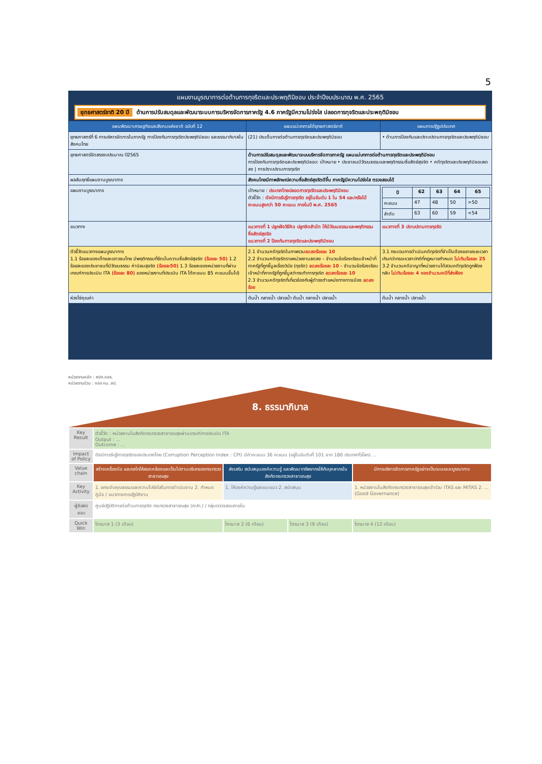5
แผนงานบูรณาการต่อต้านการทุจริตและประพฤติมิชอบ ประจำปีงบประมาณ พ.ศ. 2565
ยุทธศาสตร์ชาติ 20 ปี ด้านการปรับสมดุลและพัฒนาระบบการบริหารจัดการภาครัฐ 4.6 ภาครัฐมีความโปร่งใส ปลอดการทุจริตและประพฤติมิชอบ
| แผนพัฒนาเศรษฐกิจและสังคมแห่งชาติ ฉบับที่ 12 | แผนแม่บทภายใต้ยุทธศาสตร์ชาติ | แผนการปฏิรูปประเทศ |
| --- | --- | --- |
| ยุทธศาสตร์ที่ 6 การบริหารจัดการในภาครัฐ การป้องกันการทุจริตประพฤติมิชอบ และธรรมาภิบาลในสังคมไทย | (21) ประเด็นการต่อต้านการทุจริตและประพฤติมิชอบ | • ด้านการป้องกันและปราบปรามการทุจริตและประพฤติมิชอบ |
| ยุทธศาสตร์จัดสรรงบประมาณ ปี2565 | ด้านการปรับสมดุลและพัฒนาระบบบริหารจัดการภาครัฐ แผนแม่บทการต่อต้านการทุจริตและประพฤติมิชอบ การป้องกันการทุจริตและประพฤติมิชอบ: เป้าหมาย • ประชาชนมีวัฒนธรรมและพฤติกรรมซื่อสัตย์สุจริต • คดีทุจริตและประพฤติมิชอบลดลง / การปราบปรามการทุจริต | |
| ผลสัมฤทธิ์แผนงานบูรณาการ | สังคมไทยมีภาพลักษณ์ความซื่อสัตย์สุจริตดีขึ้น ภาครัฐมีความโปร่งใส ตรวจสอบได้ | |
| แผนงานบูรณาการ | เป้าหมาย : ประเทศไทยปลอดการทุจริตและประพฤติมิชอบ ตัวชี้วัด : ดัชนีการรับรู้การทุจริต อยู่ในอันดับ 1 ใน 54 และ/หรือได้คะแนนสูงกว่า 50 คะแนน ภายในปี พ.ศ. 2565 | / ปี / 62 / 63 / 64 / 65 / / --- / --- / --- / --- / --- / / คะแนน / 47 / 48 / 50 / >50 / / ลำดับ / 63 / 60 / 59 / <54 / |
| แนวทาง | แนวทางที่ 1 ปลูกฝังวิธีคิด ปลูกจิตสำนึก ให้มีวัฒนธรรมและพฤติกรรมซื่อสัตย์สุจริต แนวทางที่ 2 ป้องกันการทุจริตและประพฤติมิชอบ | แนวทางที่ 3 ปราบปรามการทุจริต |
| ตัวชี้วัดแนวทางแผนบูรณาการ 1.1 ร้อยละของเด็กและเยาวชนไทย มีพฤติกรรมที่ยึดมั่นความซื่อสัตย์สุจริต (ร้อยละ 50) 1.2 ร้อยละของประชาชนที่มีวัฒนธรรม ค่านิยมสุจริต (ร้อยละ50) 1.3 ร้อยละของหน่วยงานที่ผ่านเกณฑ์การประเมิน ITA (ร้อยละ 80) ของหน่วยงานที่ประเมิน ITA ได้คะแนน 85 คะแนนขึ้นไป) | 2.1 จำนวนคดีทุจริตในภาพรวม ลดลงร้อยละ 10 2.2 จำนวนคดีทุจริตรายหน่วยงานลดลง – จำนวนข้อร้องเรียนเจ้าหน้าที่ภาครัฐที่ถูกชี้มูลเรื่องวินัย (ทุจริต) ลดลงร้อยละ 10 – จำนวนข้อร้องเรียนเจ้าหน้าที่ภาครัฐที่ถูกชี้มูลว่ากระทำการทุจริต ลดลงร้อยละ 10 2.3 จำนวนคดีทุจริตที่เกี่ยวข้องกับผู้ดำรงตำแหน่งทางการเมือง ลดลงร้อย | 3.1 กระบวนการดำเนินคดีทุจริตที่จำเป็นต้องขยายระยะเวลาเกินกว่ากรอบเวลาปกติที่กฎหมายกำหนด ไม่เกินร้อยละ 25 3.2 จำนวนคดีอาญาที่หน่วยงานได้สวนคดีทุจริตถูกฟ้องกลับ ไม่เกินร้อยละ 4 ของจำนวนคดีที่ส่งฟ้อง |
| ห่วงโซ่คุณค่า | ต้นน้ำ กลางน้ำ ปลายน้ำ ต้นน้ำ กลางน้ำ ปลายน้ำ | ต้นน้ำ กลางน้ำ ปลายน้ำ |
หน่วยงานหลัก : ศปท.กสธ.
หน่วยงานร่วม : กอง กม. สป.
8. ธรรมาภิบาล
| Key Result | ตัวชี้วัด : หน่วยงานในสังกัดกระทรวงสาธารณสุขผ่านเกณฑ์การประเมิน ITA Output : ... Outcome : ... | | | |
| Impact of Policy | ดัชนีการรับรู้การทุจริตของประเทศไทย (Corruption Perception Index : CPI) มีค่าคะแนน 36 คะแนน (อยู่ในอันดับที่ 101 จาก 180 ประเทศทั่วโลก) ... | | | |
| Value chain | สร้างเครื่องมือ และกลไกให้สอดคล้องและเป็นไปตามบริบทของกระทรวงสาธารณสุข | ส่งเสริม สนับสนุนองค์ความรู้ และพัฒนาทรัพยากรให้กับบุคลากรในสังกัดกระทรวงสาธารณสุข | | มีการบริหารจัดการภาครัฐอย่างเป็นระบบแบบบูรณาการ |
| Key Activity | 1. ยกระดับคุณธรรมและความโปร่งใสในการดำเนินงาน 2. กำหนดคู่มือ / แนวทางการปฏิบัติงาน | 1. ให้องค์ความรู้และแนะแนว 2. สนับสนุน | | 1. หน่วยงานในสังกัดกระทรวงสาธารณสุขเข้าร่วม ITAS และ MITAS 2. ... (Good Governance) |
| ผู้รับผิดชอบ | ศูนย์ปฏิบัติการต่อต้านการทุจริต กระทรวงสาธารณสุข (ศปท.) / กลุ่มตรวจสอบภายใน | | | |
| Quick Win | ไตรมาส 1 (3 เดือน) | ไตรมาส 2 (6 เดือน) | ไตรมาส 3 (9 เดือน) | ไตรมาส 4 (12 เดือน) |